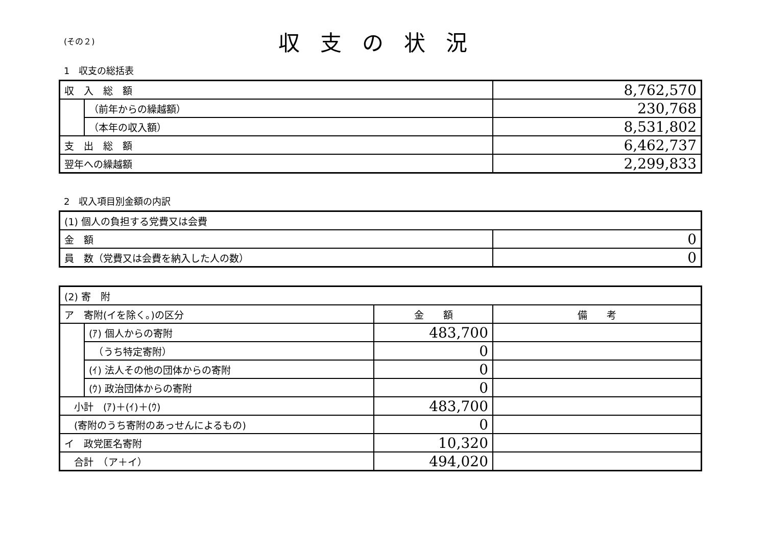(その２)
収支の状況
1　収支の総括表
| 収 入 総 額 | | 8,762,570 |
| | （前年からの繰越額） | 230,768 |
| | （本年の収入額） | 8,531,802 |
| 支 出 総 額 | | 6,462,737 |
| 翌年への繰越額 | | 2,299,833 |
2　収入項目別金額の内訳
| (1) 個人の負担する党費又は会費 | |
| 金 額 | 0 |
| 員 数（党費又は会費を納入した人の数） | 0 |
| (2) 寄 附 | | | |
| ア 寄附(イを除く。)の区分 | | 金 額 | 備 考 |
| | (ｱ) 個人からの寄附 | 483,700 | |
| | （うち特定寄附） | 0 | |
| | (ｲ) 法人その他の団体からの寄附 | 0 | |
| | (ｳ) 政治団体からの寄附 | 0 | |
| 小計 (ｱ)＋(ｲ)＋(ｳ) | | 483,700 | |
| (寄附のうち寄附のあっせんによるもの) | | 0 | |
| イ 政党匿名寄附 | | 10,320 | |
| 合計 （ア＋イ） | | 494,020 | |